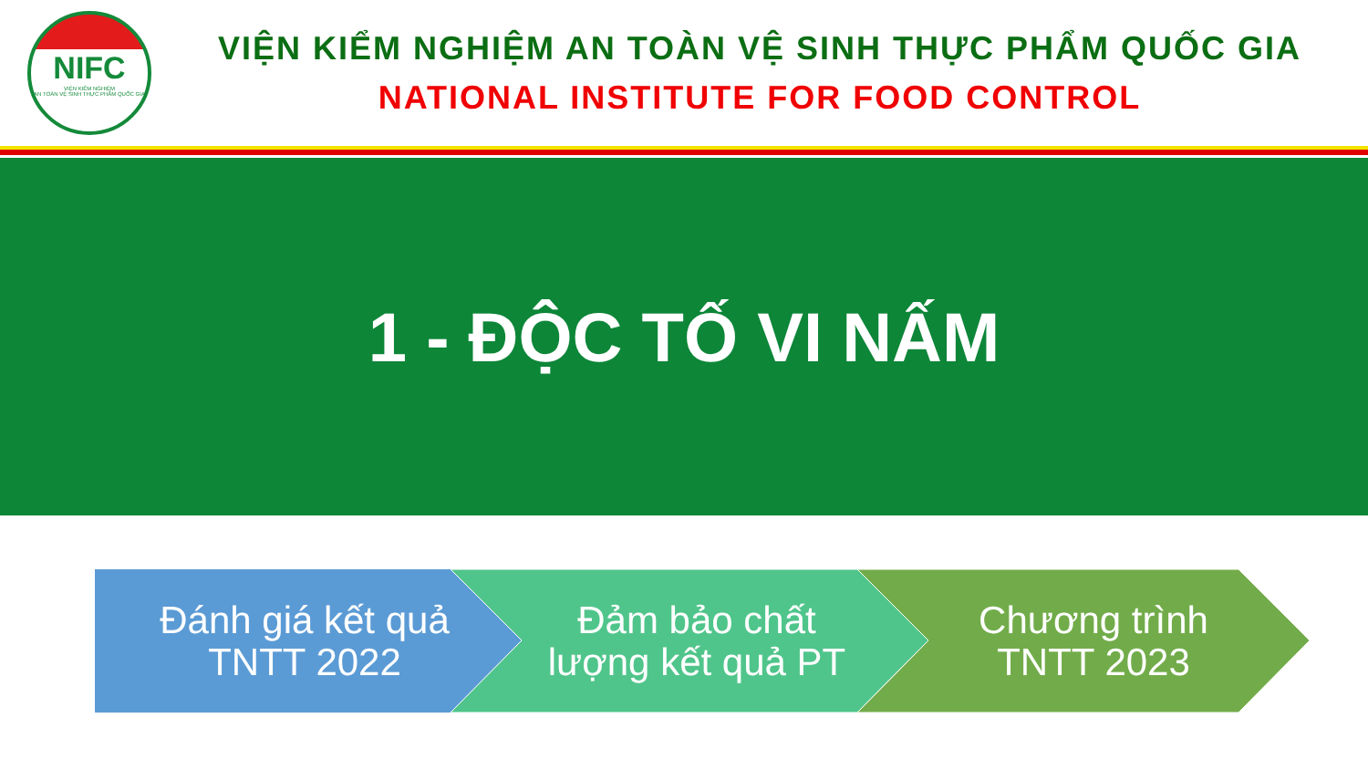NIFC
VIỆN KIỂM NGHIỆM
AN TOÀN VỆ SINH THỰC PHẨM QUỐC GIA
VIỆN KIỂM NGHIỆM AN TOÀN VỆ SINH THỰC PHẨM QUỐC GIA
NATIONAL INSTITUTE FOR FOOD CONTROL
1 - ĐỘC TỐ VI NẤM
Đánh giá kết quả
TNTT 2022
Đảm bảo chất
lượng kết quả PT
Chương trình
TNTT 2023